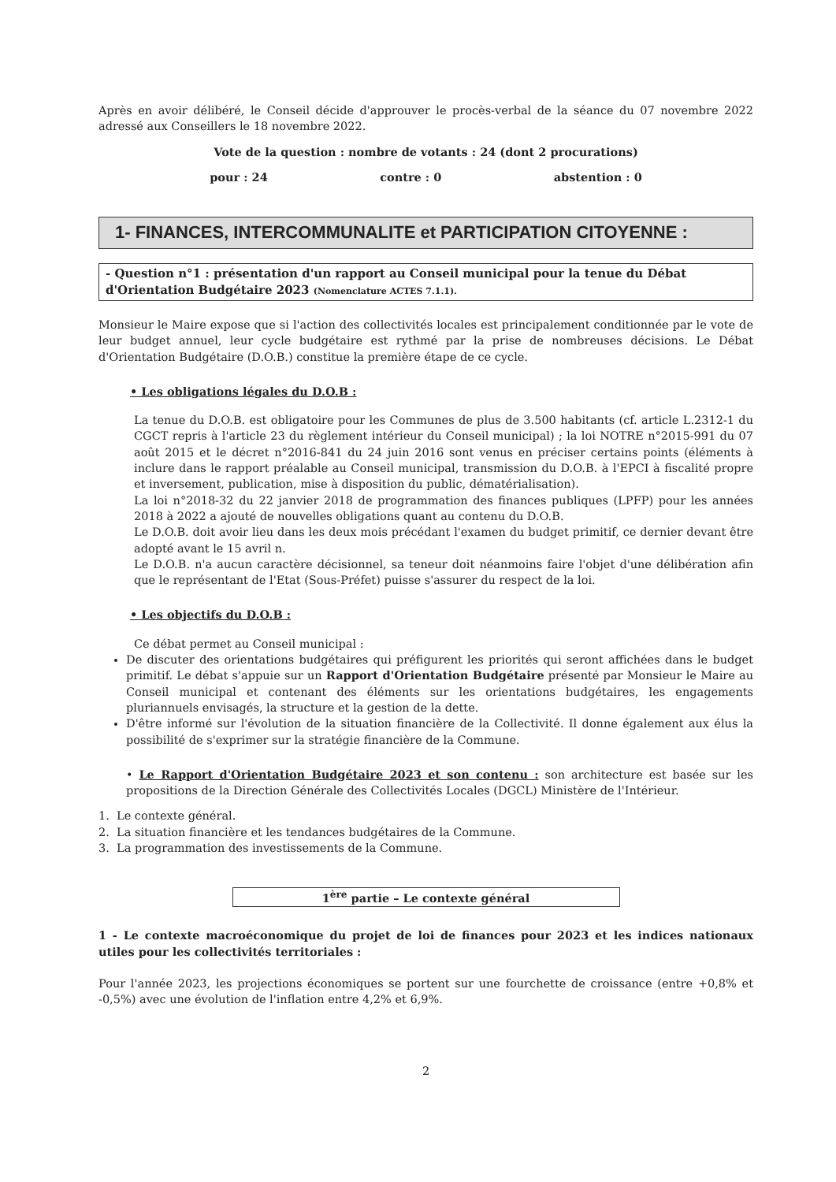Après en avoir délibéré, le Conseil décide d'approuver le procès-verbal de la séance du 07 novembre 2022 adressé aux Conseillers le 18 novembre 2022.
Vote de la question : nombre de votants : 24 (dont 2 procurations)
pour : 24 contre : 0 abstention : 0
1- FINANCES, INTERCOMMUNALITE et PARTICIPATION CITOYENNE :
- Question n°1 : présentation d'un rapport au Conseil municipal pour la tenue du Débat d'Orientation Budgétaire 2023 (Nomenclature ACTES 7.1.1).
Monsieur le Maire expose que si l'action des collectivités locales est principalement conditionnée par le vote de leur budget annuel, leur cycle budgétaire est rythmé par la prise de nombreuses décisions. Le Débat d'Orientation Budgétaire (D.O.B.) constitue la première étape de ce cycle.
• Les obligations légales du D.O.B :
La tenue du D.O.B. est obligatoire pour les Communes de plus de 3.500 habitants (cf. article L.2312-1 du CGCT repris à l'article 23 du règlement intérieur du Conseil municipal) ; la loi NOTRE n°2015-991 du 07 août 2015 et le décret n°2016-841 du 24 juin 2016 sont venus en préciser certains points (éléments à inclure dans le rapport préalable au Conseil municipal, transmission du D.O.B. à l'EPCI à fiscalité propre et inversement, publication, mise à disposition du public, dématérialisation).
La loi n°2018-32 du 22 janvier 2018 de programmation des finances publiques (LPFP) pour les années 2018 à 2022 a ajouté de nouvelles obligations quant au contenu du D.O.B.
Le D.O.B. doit avoir lieu dans les deux mois précédant l'examen du budget primitif, ce dernier devant être adopté avant le 15 avril n.
Le D.O.B. n'a aucun caractère décisionnel, sa teneur doit néanmoins faire l'objet d'une délibération afin que le représentant de l'Etat (Sous-Préfet) puisse s'assurer du respect de la loi.
• Les objectifs du D.O.B :
Ce débat permet au Conseil municipal :
De discuter des orientations budgétaires qui préfigurent les priorités qui seront affichées dans le budget primitif. Le débat s'appuie sur un Rapport d'Orientation Budgétaire présenté par Monsieur le Maire au Conseil municipal et contenant des éléments sur les orientations budgétaires, les engagements pluriannuels envisagés, la structure et la gestion de la dette.
D'être informé sur l'évolution de la situation financière de la Collectivité. Il donne également aux élus la possibilité de s'exprimer sur la stratégie financière de la Commune.
• Le Rapport d'Orientation Budgétaire 2023 et son contenu : son architecture est basée sur les propositions de la Direction Générale des Collectivités Locales (DGCL) Ministère de l'Intérieur.
1. Le contexte général.
2. La situation financière et les tendances budgétaires de la Commune.
3. La programmation des investissements de la Commune.
1<sup>ère</sup> partie – Le contexte général
1 - Le contexte macroéconomique du projet de loi de finances pour 2023 et les indices nationaux utiles pour les collectivités territoriales :
Pour l'année 2023, les projections économiques se portent sur une fourchette de croissance (entre +0,8% et -0,5%) avec une évolution de l'inflation entre 4,2% et 6,9%.
2